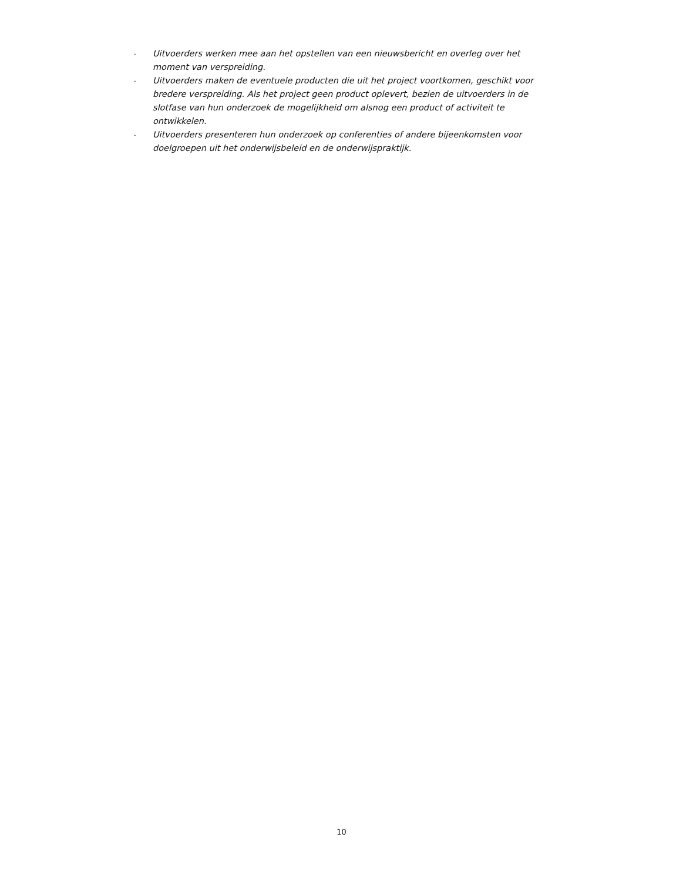- Uitvoerders werken mee aan het opstellen van een nieuwsbericht en overleg over het moment van verspreiding.
- Uitvoerders maken de eventuele producten die uit het project voortkomen, geschikt voor bredere verspreiding. Als het project geen product oplevert, bezien de uitvoerders in de slotfase van hun onderzoek de mogelijkheid om alsnog een product of activiteit te ontwikkelen.
- Uitvoerders presenteren hun onderzoek op conferenties of andere bijeenkomsten voor doelgroepen uit het onderwijsbeleid en de onderwijspraktijk.
10